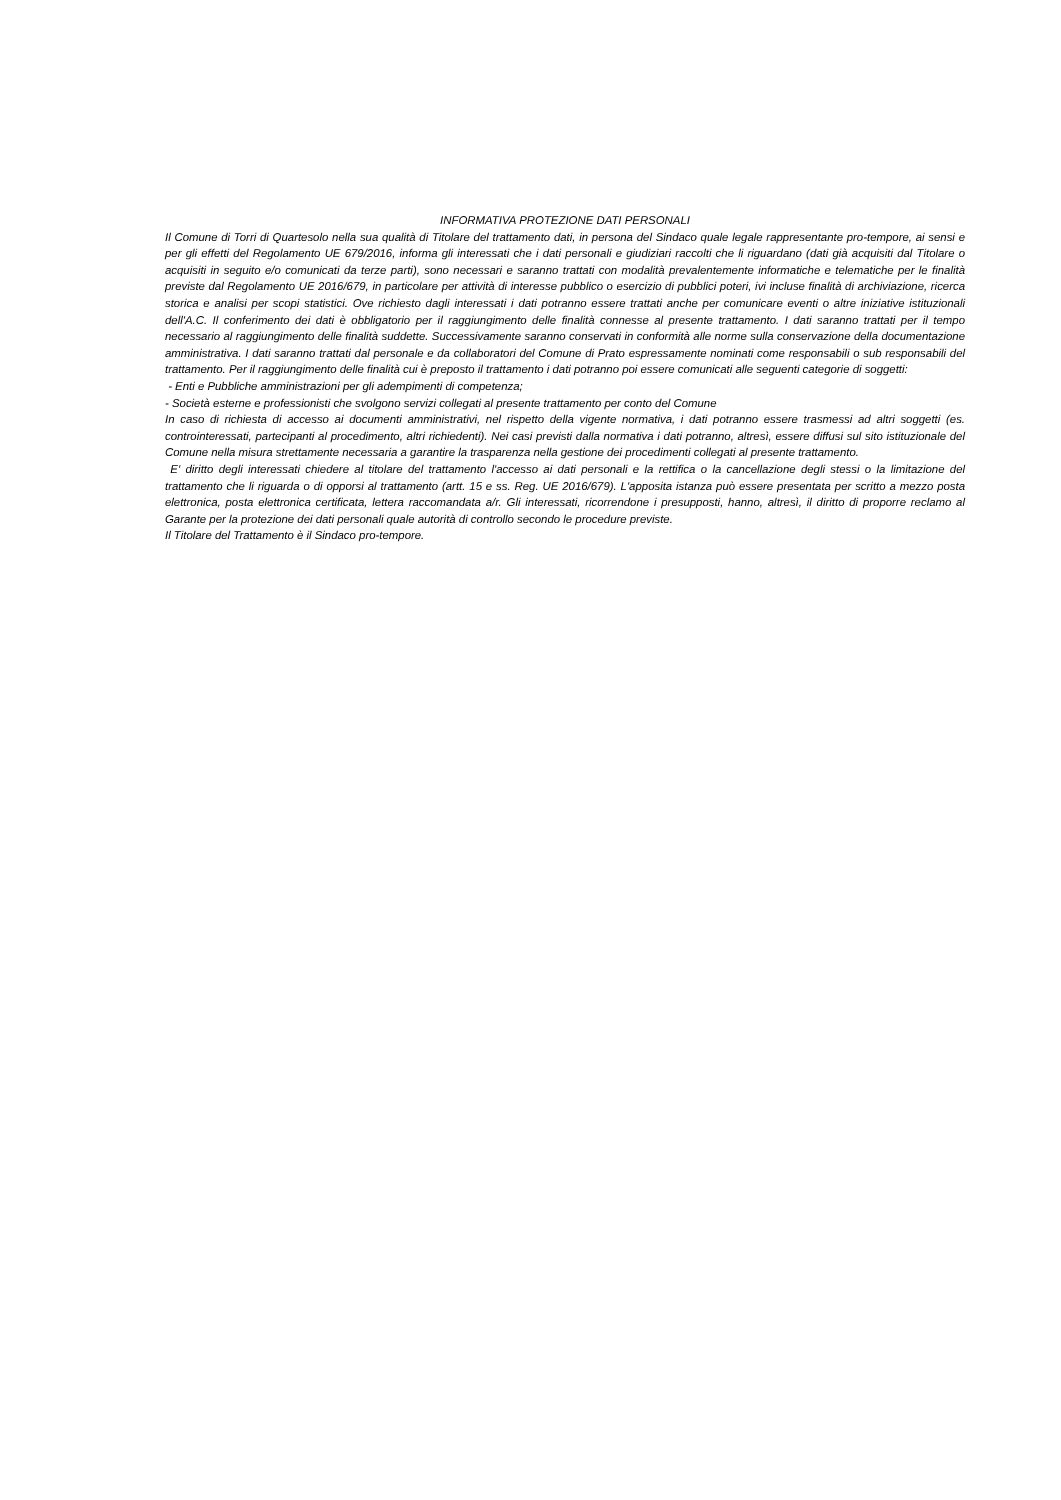INFORMATIVA PROTEZIONE DATI PERSONALI
Il Comune di Torri di Quartesolo nella sua qualità di Titolare del trattamento dati, in persona del Sindaco quale legale rappresentante pro-tempore, ai sensi e per gli effetti del Regolamento UE 679/2016, informa gli interessati che i dati personali e giudiziari raccolti che li riguardano (dati già acquisiti dal Titolare o acquisiti in seguito e/o comunicati da terze parti), sono necessari e saranno trattati con modalità prevalentemente informatiche e telematiche per le finalità previste dal Regolamento UE 2016/679, in particolare per attività di interesse pubblico o esercizio di pubblici poteri, ivi incluse finalità di archiviazione, ricerca storica e analisi per scopi statistici. Ove richiesto dagli interessati i dati potranno essere trattati anche per comunicare eventi o altre iniziative istituzionali dell'A.C. Il conferimento dei dati è obbligatorio per il raggiungimento delle finalità connesse al presente trattamento. I dati saranno trattati per il tempo necessario al raggiungimento delle finalità suddette. Successivamente saranno conservati in conformità alle norme sulla conservazione della documentazione amministrativa. I dati saranno trattati dal personale e da collaboratori del Comune di Prato espressamente nominati come responsabili o sub responsabili del trattamento. Per il raggiungimento delle finalità cui è preposto il trattamento i dati potranno poi essere comunicati alle seguenti categorie di soggetti:
- Enti e Pubbliche amministrazioni per gli adempimenti di competenza;
- Società esterne e professionisti che svolgono servizi collegati al presente trattamento per conto del Comune
In caso di richiesta di accesso ai documenti amministrativi, nel rispetto della vigente normativa, i dati potranno essere trasmessi ad altri soggetti (es. controinteressati, partecipanti al procedimento, altri richiedenti). Nei casi previsti dalla normativa i dati potranno, altresì, essere diffusi sul sito istituzionale del Comune nella misura strettamente necessaria a garantire la trasparenza nella gestione dei procedimenti collegati al presente trattamento.
E' diritto degli interessati chiedere al titolare del trattamento l'accesso ai dati personali e la rettifica o la cancellazione degli stessi o la limitazione del trattamento che li riguarda o di opporsi al trattamento (artt. 15 e ss. Reg. UE 2016/679). L'apposita istanza può essere presentata per scritto a mezzo posta elettronica, posta elettronica certificata, lettera raccomandata a/r. Gli interessati, ricorrendone i presupposti, hanno, altresì, il diritto di proporre reclamo al Garante per la protezione dei dati personali quale autorità di controllo secondo le procedure previste.
Il Titolare del Trattamento è il Sindaco pro-tempore.